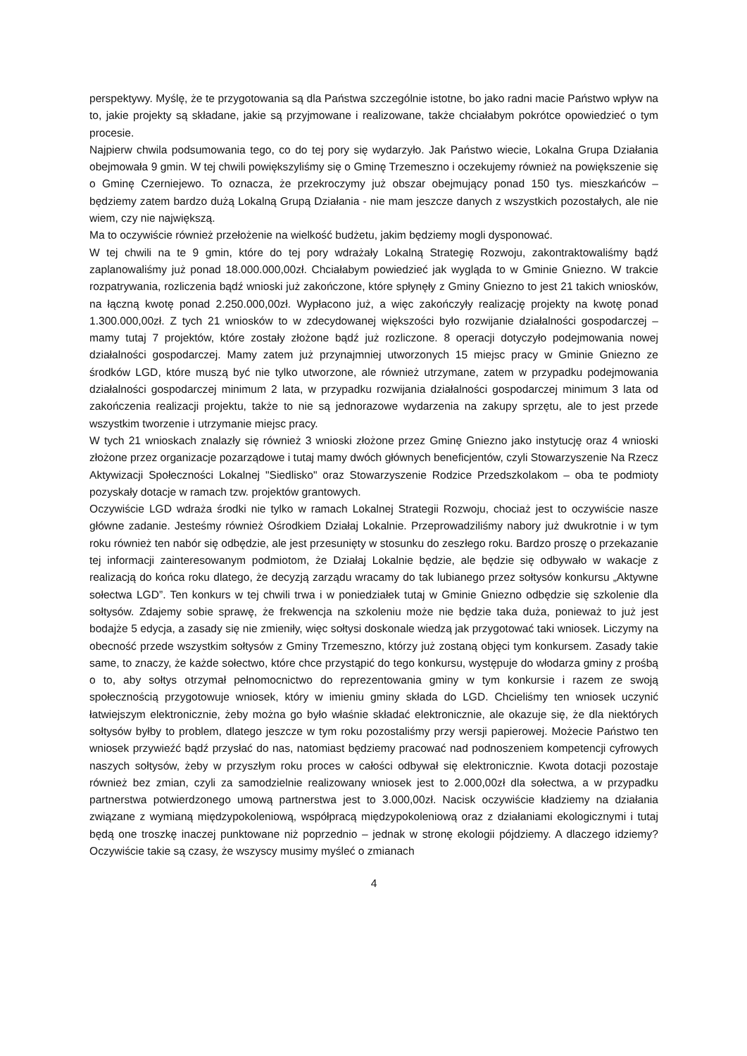perspektywy. Myślę, że te przygotowania są dla Państwa szczególnie istotne, bo jako radni macie Państwo wpływ na to, jakie projekty są składane, jakie są przyjmowane i realizowane, także chciałabym pokrótce opowiedzieć o tym procesie.
Najpierw chwila podsumowania tego, co do tej pory się wydarzyło. Jak Państwo wiecie, Lokalna Grupa Działania obejmowała 9 gmin. W tej chwili powiększyliśmy się o Gminę Trzemeszno i oczekujemy również na powiększenie się o Gminę Czerniejewo. To oznacza, że przekroczymy już obszar obejmujący ponad 150 tys. mieszkańców – będziemy zatem bardzo dużą Lokalną Grupą Działania - nie mam jeszcze danych z wszystkich pozostałych, ale nie wiem, czy nie największą.
Ma to oczywiście również przełożenie na wielkość budżetu, jakim będziemy mogli dysponować.
W tej chwili na te 9 gmin, które do tej pory wdrażały Lokalną Strategię Rozwoju, zakontraktowaliśmy bądź zaplanowaliśmy już ponad 18.000.000,00zł. Chciałabym powiedzieć jak wygląda to w Gminie Gniezno. W trakcie rozpatrywania, rozliczenia bądź wnioski już zakończone, które spłynęły z Gminy Gniezno to jest 21 takich wniosków, na łączną kwotę ponad 2.250.000,00zł. Wypłacono już, a więc zakończyły realizację projekty na kwotę ponad 1.300.000,00zł. Z tych 21 wniosków to w zdecydowanej większości było rozwijanie działalności gospodarczej – mamy tutaj 7 projektów, które zostały złożone bądź już rozliczone. 8 operacji dotyczyło podejmowania nowej działalności gospodarczej. Mamy zatem już przynajmniej utworzonych 15 miejsc pracy w Gminie Gniezno ze środków LGD, które muszą być nie tylko utworzone, ale również utrzymane, zatem w przypadku podejmowania działalności gospodarczej minimum 2 lata, w przypadku rozwijania działalności gospodarczej minimum 3 lata od zakończenia realizacji projektu, także to nie są jednorazowe wydarzenia na zakupy sprzętu, ale to jest przede wszystkim tworzenie i utrzymanie miejsc pracy.
W tych 21 wnioskach znalazły się również 3 wnioski złożone przez Gminę Gniezno jako instytucję oraz 4 wnioski złożone przez organizacje pozarządowe i tutaj mamy dwóch głównych beneficjentów, czyli Stowarzyszenie Na Rzecz Aktywizacji Społeczności Lokalnej "Siedlisko" oraz Stowarzyszenie Rodzice Przedszkolakom – oba te podmioty pozyskały dotacje w ramach tzw. projektów grantowych.
Oczywiście LGD wdraża środki nie tylko w ramach Lokalnej Strategii Rozwoju, chociaż jest to oczywiście nasze główne zadanie. Jesteśmy również Ośrodkiem Działaj Lokalnie. Przeprowadziliśmy nabory już dwukrotnie i w tym roku również ten nabór się odbędzie, ale jest przesunięty w stosunku do zeszłego roku. Bardzo proszę o przekazanie tej informacji zainteresowanym podmiotom, że Działaj Lokalnie będzie, ale będzie się odbywało w wakacje z realizacją do końca roku dlatego, że decyzją zarządu wracamy do tak lubianego przez sołtysów konkursu „Aktywne sołectwa LGD”. Ten konkurs w tej chwili trwa i w poniedziałek tutaj w Gminie Gniezno odbędzie się szkolenie dla sołtysów. Zdajemy sobie sprawę, że frekwencja na szkoleniu może nie będzie taka duża, ponieważ to już jest bodajże 5 edycja, a zasady się nie zmieniły, więc sołtysi doskonale wiedzą jak przygotować taki wniosek. Liczymy na obecność przede wszystkim sołtysów z Gminy Trzemeszno, którzy już zostaną objęci tym konkursem. Zasady takie same, to znaczy, że każde sołectwo, które chce przystąpić do tego konkursu, występuje do włodarza gminy z prośbą o to, aby sołtys otrzymał pełnomocnictwo do reprezentowania gminy w tym konkursie i razem ze swoją społecznością przygotowuje wniosek, który w imieniu gminy składa do LGD. Chcieliśmy ten wniosek uczynić łatwiejszym elektronicznie, żeby można go było właśnie składać elektronicznie, ale okazuje się, że dla niektórych sołtysów byłby to problem, dlatego jeszcze w tym roku pozostaliśmy przy wersji papierowej. Możecie Państwo ten wniosek przywieźć bądź przysłać do nas, natomiast będziemy pracować nad podnoszeniem kompetencji cyfrowych naszych sołtysów, żeby w przyszłym roku proces w całości odbywał się elektronicznie. Kwota dotacji pozostaje również bez zmian, czyli za samodzielnie realizowany wniosek jest to 2.000,00zł dla sołectwa, a w przypadku partnerstwa potwierdzonego umową partnerstwa jest to 3.000,00zł. Nacisk oczywiście kładziemy na działania związane z wymianą międzypokoleniową, współpracą międzypokoleniową oraz z działaniami ekologicznymi i tutaj będą one troszkę inaczej punktowane niż poprzednio – jednak w stronę ekologii pójdziemy. A dlaczego idziemy? Oczywiście takie są czasy, że wszyscy musimy myśleć o zmianach
4